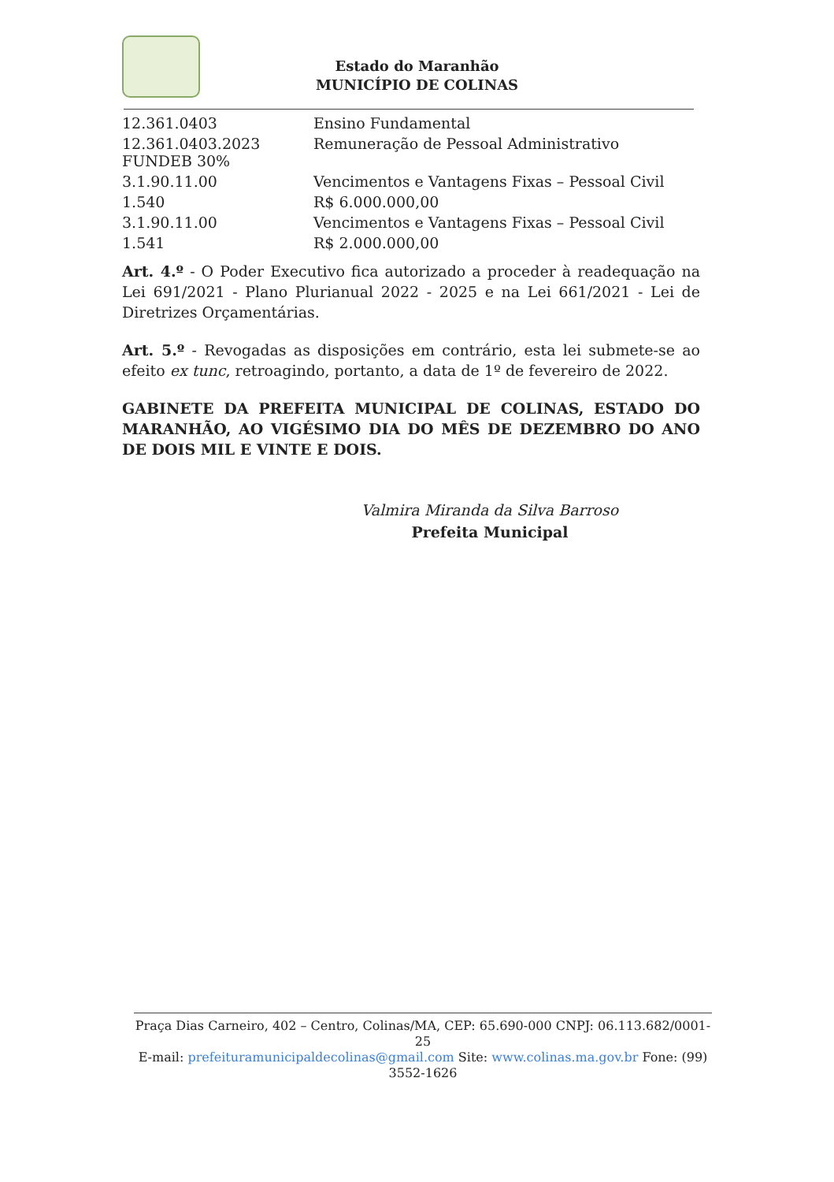Estado do Maranhão
MUNICÍPIO DE COLINAS
| 12.361.0403 | Ensino Fundamental |
| 12.361.0403.2023 FUNDEB 30% | Remuneração de Pessoal Administrativo |
| 3.1.90.11.00 | Vencimentos e Vantagens Fixas – Pessoal Civil |
| 1.540 | R$ 6.000.000,00 |
| 3.1.90.11.00 | Vencimentos e Vantagens Fixas – Pessoal Civil |
| 1.541 | R$ 2.000.000,00 |
Art. 4.º - O Poder Executivo fica autorizado a proceder à readequação na Lei 691/2021 - Plano Plurianual 2022 - 2025 e na Lei 661/2021 - Lei de Diretrizes Orçamentárias.
Art. 5.º - Revogadas as disposições em contrário, esta lei submete-se ao efeito ex tunc, retroagindo, portanto, a data de 1º de fevereiro de 2022.
GABINETE DA PREFEITA MUNICIPAL DE COLINAS, ESTADO DO MARANHÃO, AO VIGÉSIMO DIA DO MÊS DE DEZEMBRO DO ANO DE DOIS MIL E VINTE E DOIS.
Valmira Miranda da Silva Barroso
Prefeita Municipal
Praça Dias Carneiro, 402 – Centro, Colinas/MA, CEP: 65.690-000 CNPJ: 06.113.682/0001-25
E-mail: prefeituramunicipaldecolinas@gmail.com Site: www.colinas.ma.gov.br Fone: (99) 3552-1626